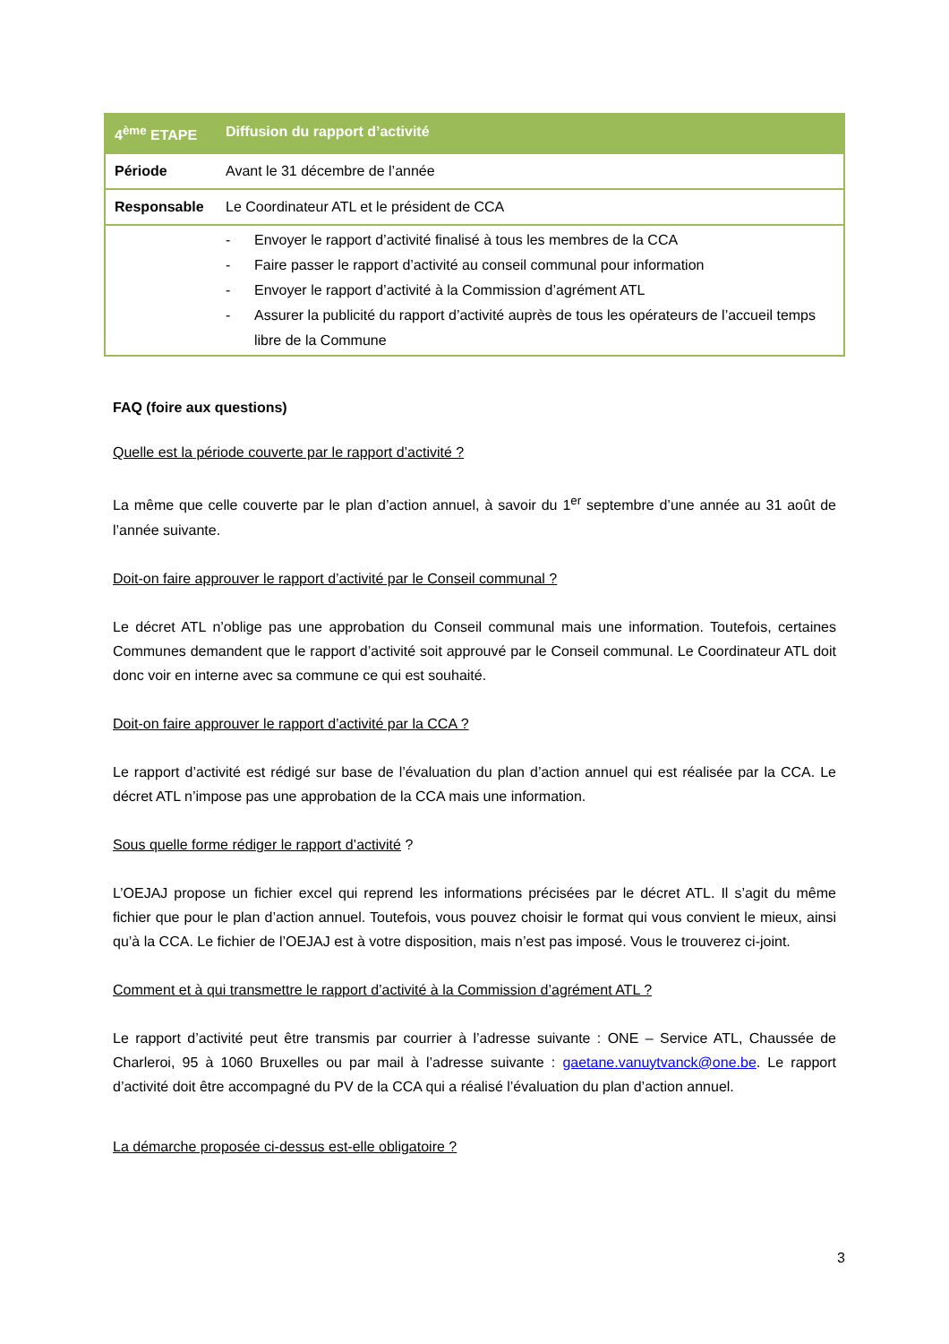| 4<sup>ème</sup> ETAPE | Diffusion du rapport d’activité |
| --- | --- |
| Période | Avant le 31 décembre de l’année |
| Responsable | Le Coordinateur ATL et le président de CCA |
| | - Envoyer le rapport d’activité finalisé à tous les membres de la CCA - Faire passer le rapport d’activité au conseil communal pour information - Envoyer le rapport d’activité à la Commission d’agrément ATL - Assurer la publicité du rapport d’activité auprès de tous les opérateurs de l’accueil temps libre de la Commune |
FAQ (foire aux questions)
Quelle est la période couverte par le rapport d’activité ?
La même que celle couverte par le plan d’action annuel, à savoir du 1<sup>er</sup> septembre d’une année au 31 août de l’année suivante.
Doit-on faire approuver le rapport d’activité par le Conseil communal ?
Le décret ATL n’oblige pas une approbation du Conseil communal mais une information. Toutefois, certaines Communes demandent que le rapport d’activité soit approuvé par le Conseil communal. Le Coordinateur ATL doit donc voir en interne avec sa commune ce qui est souhaité.
Doit-on faire approuver le rapport d’activité par la CCA ?
Le rapport d’activité est rédigé sur base de l’évaluation du plan d’action annuel qui est réalisée par la CCA. Le décret ATL n’impose pas une approbation de la CCA mais une information.
Sous quelle forme rédiger le rapport d’activité ?
L’OEJAJ propose un fichier excel qui reprend les informations précisées par le décret ATL. Il s’agit du même fichier que pour le plan d’action annuel. Toutefois, vous pouvez choisir le format qui vous convient le mieux, ainsi qu’à la CCA. Le fichier de l’OEJAJ est à votre disposition, mais n’est pas imposé. Vous le trouverez ci-joint.
Comment et à qui transmettre le rapport d’activité à la Commission d’agrément ATL ?
Le rapport d’activité peut être transmis par courrier à l’adresse suivante : ONE – Service ATL, Chaussée de Charleroi, 95 à 1060 Bruxelles ou par mail à l’adresse suivante : gaetane.vanuytvanck@one.be. Le rapport d’activité doit être accompagné du PV de la CCA qui a réalisé l’évaluation du plan d’action annuel.
La démarche proposée ci-dessus est-elle obligatoire ?
3